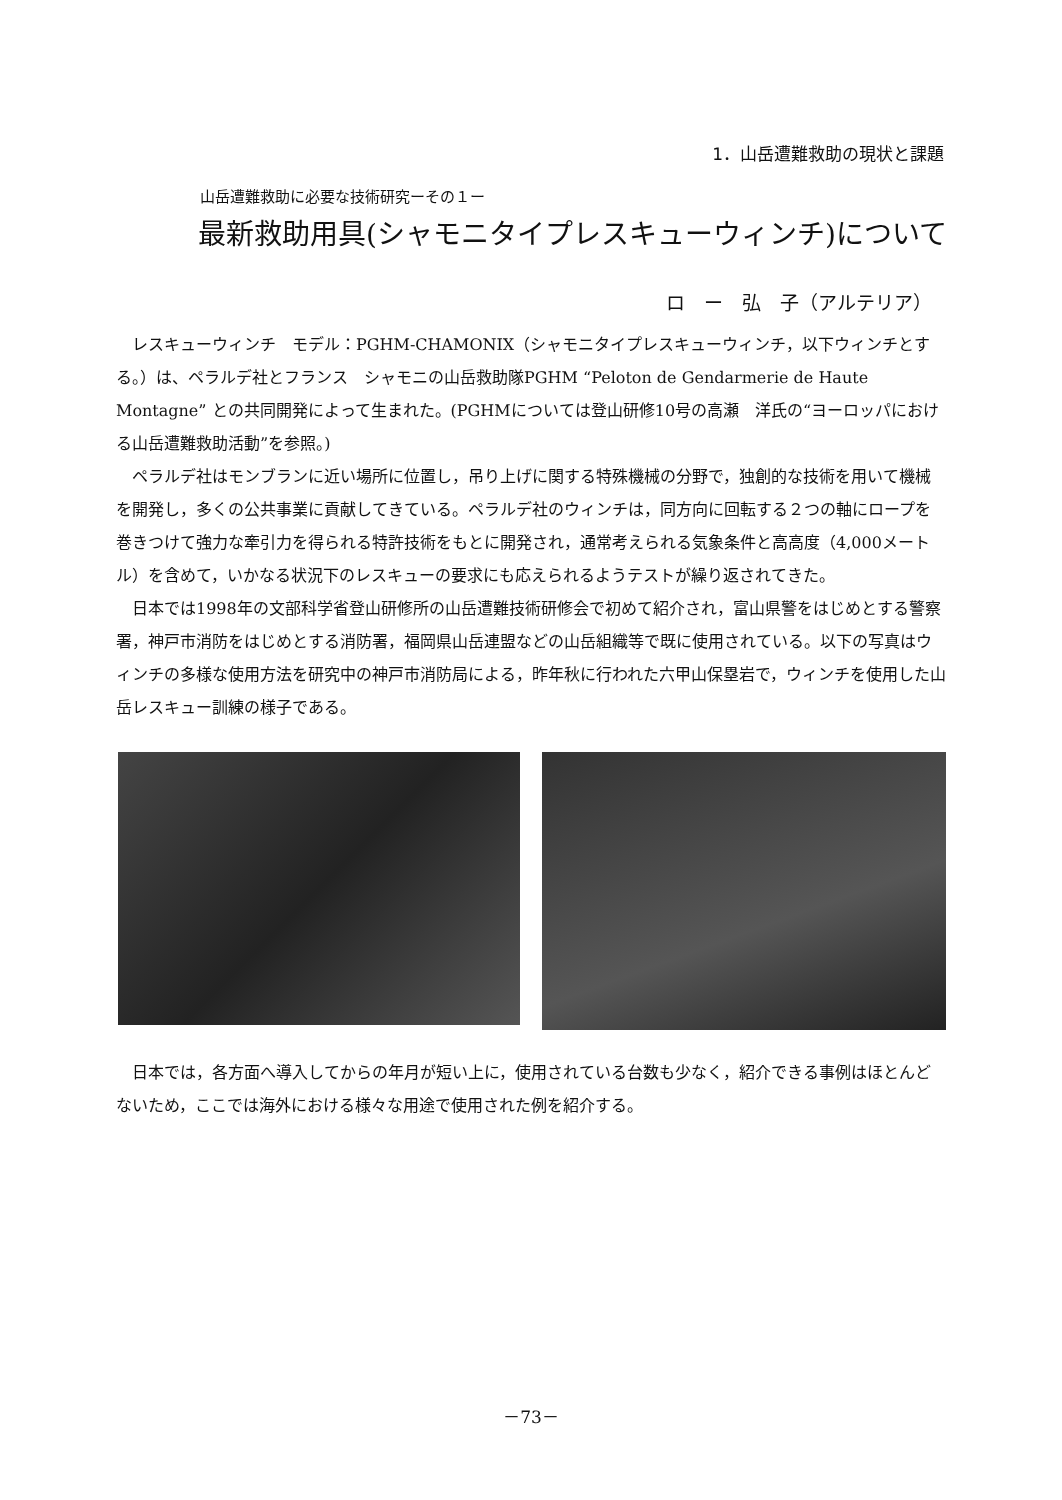1．山岳遭難救助の現状と課題
山岳遭難救助に必要な技術研究ーその１ー
最新救助用具(シャモニタイプレスキューウィンチ)について
ロ　ー　弘　子（アルテリア）
レスキューウィンチ　モデル：PGHM-CHAMONIX（シャモニタイプレスキューウィンチ，以下ウィンチとする。）は、ペラルデ社とフランス　シャモニの山岳救助隊PGHM “Peloton de Gendarmerie de Haute Montagne” との共同開発によって生まれた。(PGHMについては登山研修10号の高瀬　洋氏の“ヨーロッパにおける山岳遭難救助活動”を参照。)
ペラルデ社はモンブランに近い場所に位置し，吊り上げに関する特殊機械の分野で，独創的な技術を用いて機械を開発し，多くの公共事業に貢献してきている。ペラルデ社のウィンチは，同方向に回転する２つの軸にロープを巻きつけて強力な牽引力を得られる特許技術をもとに開発され，通常考えられる気象条件と高高度（4,000メートル）を含めて，いかなる状況下のレスキューの要求にも応えられるようテストが繰り返されてきた。
日本では1998年の文部科学省登山研修所の山岳遭難技術研修会で初めて紹介され，富山県警をはじめとする警察署，神戸市消防をはじめとする消防署，福岡県山岳連盟などの山岳組織等で既に使用されている。以下の写真はウィンチの多様な使用方法を研究中の神戸市消防局による，昨年秋に行われた六甲山保塁岩で，ウィンチを使用した山岳レスキュー訓練の様子である。
日本では，各方面へ導入してからの年月が短い上に，使用されている台数も少なく，紹介できる事例はほとんどないため，ここでは海外における様々な用途で使用された例を紹介する。
－73－